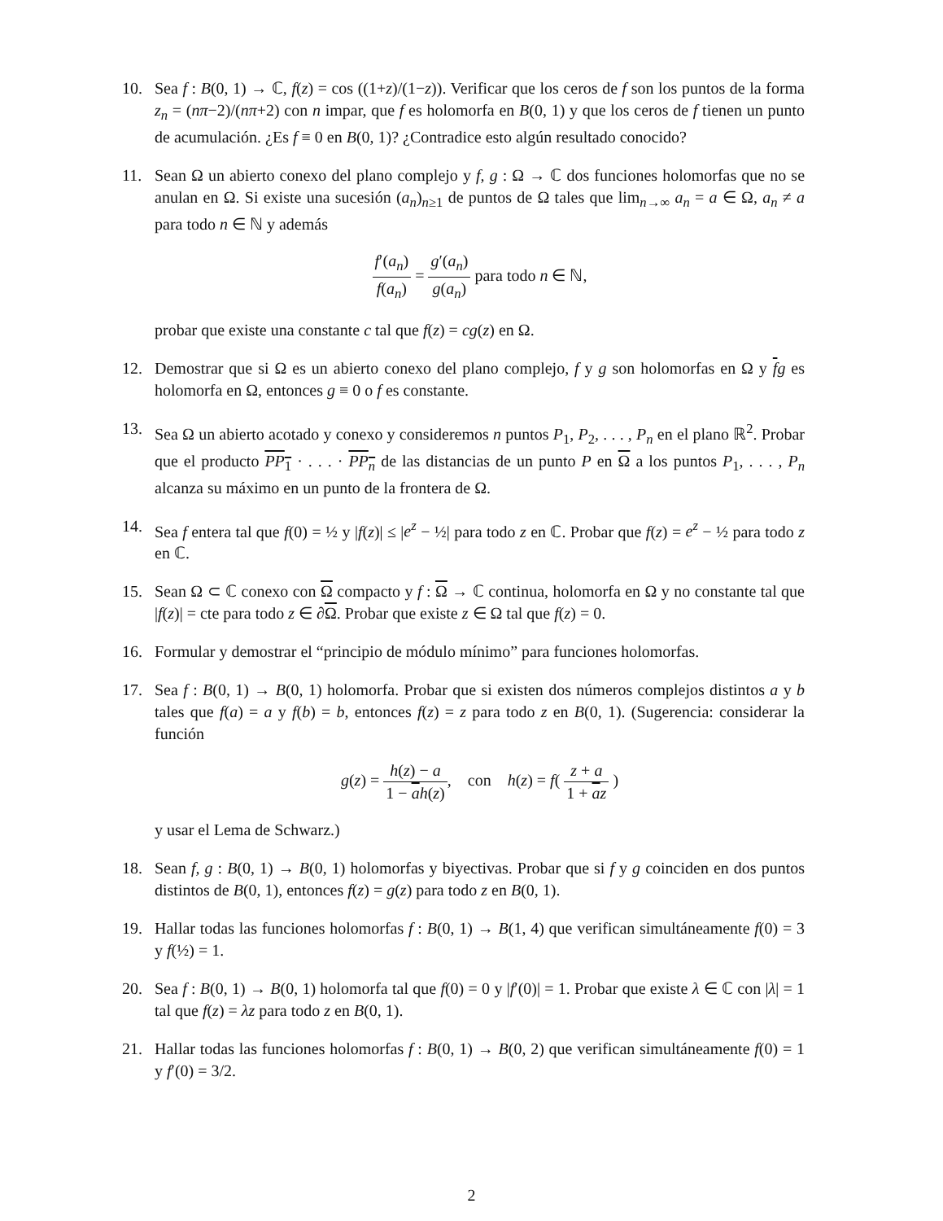10. Sea f : B(0, 1) → ℂ, f(z) = cos ((1+z)/(1−z)). Verificar que los ceros de f son los puntos de la forma z<sub>n</sub> = (nπ−2)/(nπ+2) con n impar, que f es holomorfa en B(0, 1) y que los ceros de f tienen un punto de acumulación. ¿Es f ≡ 0 en B(0, 1)? ¿Contradice esto algún resultado conocido?
11. Sean Ω un abierto conexo del plano complejo y f, g : Ω → ℂ dos funciones holomorfas que no se anulan en Ω. Si existe una sucesión (a<sub>n</sub>)<sub>n≥1</sub> de puntos de Ω tales que lim<sub>n→∞</sub> a<sub>n</sub> = a ∈ Ω, a<sub>n</sub> ≠ a para todo n ∈ ℕ y además
f′(a<sub>n</sub>) f(a<sub>n</sub>) = g′(a<sub>n</sub>) g(a<sub>n</sub>) para todo n ∈ ℕ,
probar que existe una constante c tal que f(z) = cg(z) en Ω.
12. Demostrar que si Ω es un abierto conexo del plano complejo, f y g son holomorfas en Ω y fg es holomorfa en Ω, entonces g ≡ 0 o f es constante.
13. Sea Ω un abierto acotado y conexo y consideremos n puntos P<sub>1</sub>, P<sub>2</sub>, . . . , P<sub>n</sub> en el plano ℝ<sup>2</sup>. Probar que el producto PP<sub>1</sub> · . . . · PP<sub>n</sub> de las distancias de un punto P en Ω a los puntos P<sub>1</sub>, . . . , P<sub>n</sub> alcanza su máximo en un punto de la frontera de Ω.
14. Sea f entera tal que f(0) = ½ y |f(z)| ≤ |e<sup>z</sup> − ½| para todo z en ℂ. Probar que f(z) = e<sup>z</sup> − ½ para todo z en ℂ.
15. Sean Ω ⊂ ℂ conexo con Ω compacto y f : Ω → ℂ continua, holomorfa en Ω y no constante tal que |f(z)| = cte para todo z ∈ ∂Ω. Probar que existe z ∈ Ω tal que f(z) = 0.
16. Formular y demostrar el “principio de módulo mínimo” para funciones holomorfas.
17. Sea f : B(0, 1) → B(0, 1) holomorfa. Probar que si existen dos números complejos distintos a y b tales que f(a) = a y f(b) = b, entonces f(z) = z para todo z en B(0, 1). (Sugerencia: considerar la función
g(z) = h(z) − a 1 − ah(z), con h(z) = f( z + a 1 + az )
y usar el Lema de Schwarz.)
18. Sean f, g : B(0, 1) → B(0, 1) holomorfas y biyectivas. Probar que si f y g coinciden en dos puntos distintos de B(0, 1), entonces f(z) = g(z) para todo z en B(0, 1).
19. Hallar todas las funciones holomorfas f : B(0, 1) → B(1, 4) que verifican simultáneamente f(0) = 3 y f(½) = 1.
20. Sea f : B(0, 1) → B(0, 1) holomorfa tal que f(0) = 0 y |f′(0)| = 1. Probar que existe λ ∈ ℂ con |λ| = 1 tal que f(z) = λz para todo z en B(0, 1).
21. Hallar todas las funciones holomorfas f : B(0, 1) → B(0, 2) que verifican simultáneamente f(0) = 1 y f′(0) = 3/2.
2